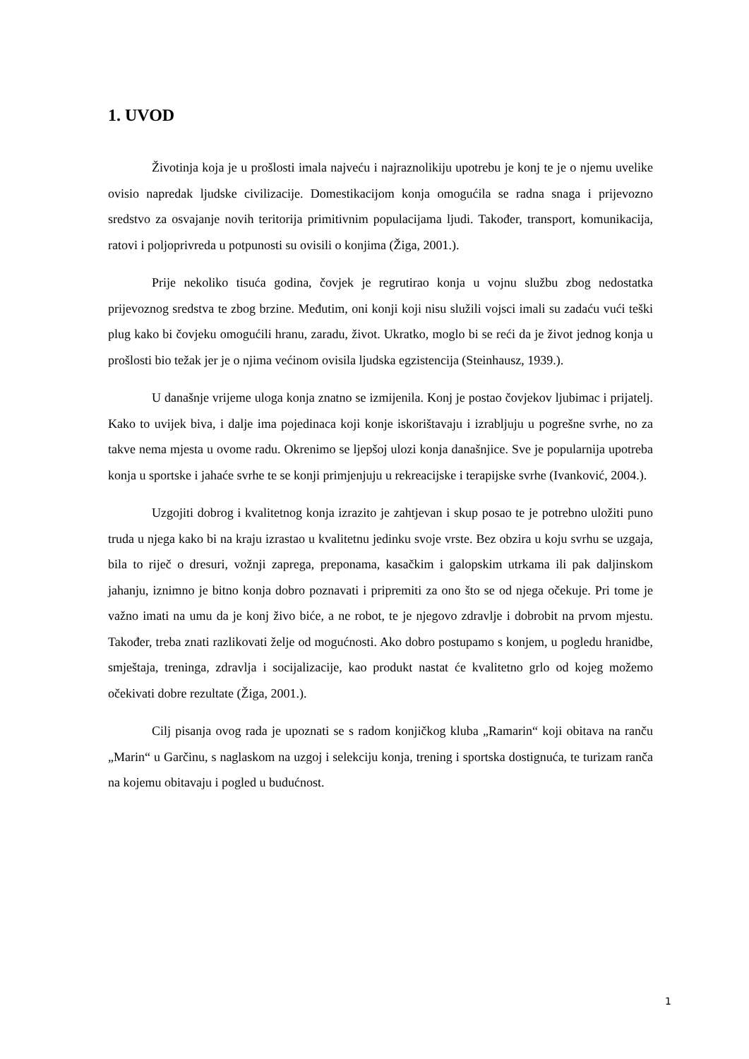1. UVOD
Životinja koja je u prošlosti imala najveću i najraznolikiju upotrebu je konj te je o njemu uvelike ovisio napredak ljudske civilizacije. Domestikacijom konja omogućila se radna snaga i prijevozno sredstvo za osvajanje novih teritorija primitivnim populacijama ljudi. Također, transport, komunikacija, ratovi i poljoprivreda u potpunosti su ovisili o konjima (Žiga, 2001.).
Prije nekoliko tisuća godina, čovjek je regrutirao konja u vojnu službu zbog nedostatka prijevoznog sredstva te zbog brzine. Međutim, oni konji koji nisu služili vojsci imali su zadaću vući teški plug kako bi čovjeku omogućili hranu, zaradu, život. Ukratko, moglo bi se reći da je život jednog konja u prošlosti bio težak jer je o njima većinom ovisila ljudska egzistencija (Steinhausz, 1939.).
U današnje vrijeme uloga konja znatno se izmijenila. Konj je postao čovjekov ljubimac i prijatelj. Kako to uvijek biva, i dalje ima pojedinaca koji konje iskorištavaju i izrabljuju u pogrešne svrhe, no za takve nema mjesta u ovome radu. Okrenimo se ljepšoj ulozi konja današnjice. Sve je popularnija upotreba konja u sportske i jahaće svrhe te se konji primjenjuju u rekreacijske i terapijske svrhe (Ivanković, 2004.).
Uzgojiti dobrog i kvalitetnog konja izrazito je zahtjevan i skup posao te je potrebno uložiti puno truda u njega kako bi na kraju izrastao u kvalitetnu jedinku svoje vrste. Bez obzira u koju svrhu se uzgaja, bila to riječ o dresuri, vožnji zaprega, preponama, kasačkim i galopskim utrkama ili pak daljinskom jahanju, iznimno je bitno konja dobro poznavati i pripremiti za ono što se od njega očekuje. Pri tome je važno imati na umu da je konj živo biće, a ne robot, te je njegovo zdravlje i dobrobit na prvom mjestu. Također, treba znati razlikovati želje od mogućnosti. Ako dobro postupamo s konjem, u pogledu hranidbe, smještaja, treninga, zdravlja i socijalizacije, kao produkt nastat će kvalitetno grlo od kojeg možemo očekivati dobre rezultate (Žiga, 2001.).
Cilj pisanja ovog rada je upoznati se s radom konjičkog kluba „Ramarin“ koji obitava na ranču „Marin“ u Garčinu, s naglaskom na uzgoj i selekciju konja, trening i sportska dostignuća, te turizam ranča na kojemu obitavaju i pogled u budućnost.
1